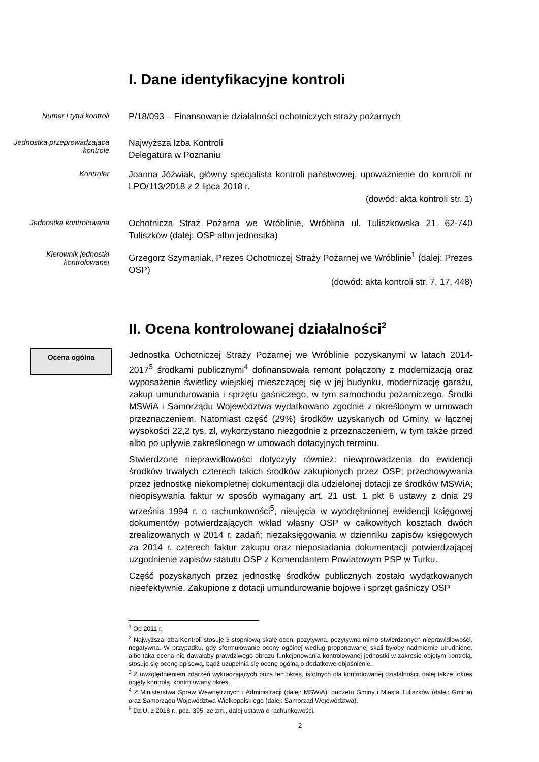I. Dane identyfikacyjne kontroli
Numer i tytuł kontroli
P/18/093 – Finansowanie działalności ochotniczych straży pożarnych
Jednostka przeprowadzająca kontrolę
Najwyższa Izba Kontroli
Delegatura w Poznaniu
Kontroler
Joanna Jóźwiak, główny specjalista kontroli państwowej, upoważnienie do kontroli nr LPO/113/2018 z 2 lipca 2018 r.
(dowód: akta kontroli str. 1)
Jednostka kontrolowana
Ochotnicza Straż Pożarna we Wróblinie, Wróblina ul. Tuliszkowska 21, 62-740 Tuliszków (dalej: OSP albo jednostka)
Kierownik jednostki kontrolowanej
Grzegorz Szymaniak, Prezes Ochotniczej Straży Pożarnej we Wróblinie<sup>1</sup> (dalej: Prezes OSP)
(dowód: akta kontroli str. 7, 17, 448)
II. Ocena kontrolowanej działalności<sup>2</sup>
Ocena ogólna
Jednostka Ochotniczej Straży Pożarnej we Wróblinie pozyskanymi w latach 2014-2017<sup>3</sup> środkami publicznymi<sup>4</sup> dofinansowała remont połączony z modernizacją oraz wyposażenie świetlicy wiejskiej mieszczącej się w jej budynku, modernizację garażu, zakup umundurowania i sprzętu gaśniczego, w tym samochodu pożarniczego. Środki MSWiA i Samorządu Województwa wydatkowano zgodnie z określonym w umowach przeznaczeniem. Natomiast część (29%) środków uzyskanych od Gminy, w łącznej wysokości 22,2 tys. zł, wykorzystano niezgodnie z przeznaczeniem, w tym także przed albo po upływie zakreślonego w umowach dotacyjnych terminu.
Stwierdzone nieprawidłowości dotyczyły również: niewprowadzenia do ewidencji środków trwałych czterech takich środków zakupionych przez OSP; przechowywania przez jednostkę niekompletnej dokumentacji dla udzielonej dotacji ze środków MSWiA; nieopisywania faktur w sposób wymagany art. 21 ust. 1 pkt 6 ustawy z dnia 29 września 1994 r. o rachunkowości<sup>5</sup>, nieujęcia w wyodrębnionej ewidencji księgowej dokumentów potwierdzających wkład własny OSP w całkowitych kosztach dwóch zrealizowanych w 2014 r. zadań; niezaksięgowania w dzienniku zapisów księgowych za 2014 r. czterech faktur zakupu oraz nieposiadania dokumentacji potwierdzającej uzgodnienie zapisów statutu OSP z Komendantem Powiatowym PSP w Turku.
Część pozyskanych przez jednostkę środków publicznych zostało wydatkowanych nieefektywnie. Zakupione z dotacji umundurowanie bojowe i sprzęt gaśniczy OSP
<sup>1</sup> Od 2011 r.
<sup>2</sup> Najwyższa Izba Kontroli stosuje 3-stopniową skalę ocen: pozytywna, pozytywna mimo stwierdzonych nieprawidłowości, negatywna. W przypadku, gdy sformułowanie oceny ogólnej według proponowanej skali byłoby nadmiernie utrudnione, albo taka ocena nie dawałaby prawdziwego obrazu funkcjonowania kontrolowanej jednostki w zakresie objętym kontrolą, stosuje się ocenę opisową, bądź uzupełnia się ocenę ogólną o dodatkowe objaśnienie.
<sup>3</sup> Z uwzględnieniem zdarzeń wykraczających poza ten okres, istotnych dla kontrolowanej działalności, dalej także: okres objęty kontrolą, kontrolowany okres.
<sup>4</sup> Z Ministerstwa Spraw Wewnętrznych i Administracji (dalej: MSWiA), budżetu Gminy i Miasta Tuliszków (dalej: Gmina) oraz Samorządu Województwa Wielkopolskiego (dalej: Samorząd Województwa).
<sup>5</sup> Dz.U. z 2018 r., poz. 395, ze zm., dalej ustawa o rachunkowości.
2